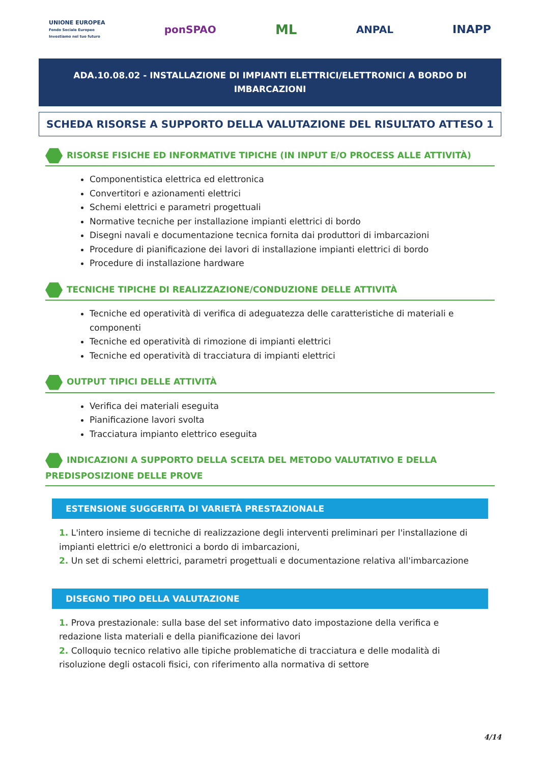UNIONE EUROPEA
Fondo Sociale Europeo
Investiamo nel tuo futuro
ponSPAO
ML
ANPAL INAPP
ADA.10.08.02 - INSTALLAZIONE DI IMPIANTI ELETTRICI/ELETTRONICI A BORDO DI IMBARCAZIONI
SCHEDA RISORSE A SUPPORTO DELLA VALUTAZIONE DEL RISULTATO ATTESO 1
RISORSE FISICHE ED INFORMATIVE TIPICHE (IN INPUT E/O PROCESS ALLE ATTIVITÀ)
Componentistica elettrica ed elettronica
Convertitori e azionamenti elettrici
Schemi elettrici e parametri progettuali
Normative tecniche per installazione impianti elettrici di bordo
Disegni navali e documentazione tecnica fornita dai produttori di imbarcazioni
Procedure di pianificazione dei lavori di installazione impianti elettrici di bordo
Procedure di installazione hardware
TECNICHE TIPICHE DI REALIZZAZIONE/CONDUZIONE DELLE ATTIVITÀ
Tecniche ed operatività di verifica di adeguatezza delle caratteristiche di materiali e componenti
Tecniche ed operatività di rimozione di impianti elettrici
Tecniche ed operatività di tracciatura di impianti elettrici
OUTPUT TIPICI DELLE ATTIVITÀ
Verifica dei materiali eseguita
Pianificazione lavori svolta
Tracciatura impianto elettrico eseguita
INDICAZIONI A SUPPORTO DELLA SCELTA DEL METODO VALUTATIVO E DELLA PREDISPOSIZIONE DELLE PROVE
ESTENSIONE SUGGERITA DI VARIETÀ PRESTAZIONALE
1. L'intero insieme di tecniche di realizzazione degli interventi preliminari per l'installazione di impianti elettrici e/o elettronici a bordo di imbarcazioni,
2. Un set di schemi elettrici, parametri progettuali e documentazione relativa all'imbarcazione
DISEGNO TIPO DELLA VALUTAZIONE
1. Prova prestazionale: sulla base del set informativo dato impostazione della verifica e redazione lista materiali e della pianificazione dei lavori
2. Colloquio tecnico relativo alle tipiche problematiche di tracciatura e delle modalità di risoluzione degli ostacoli fisici, con riferimento alla normativa di settore
4/14